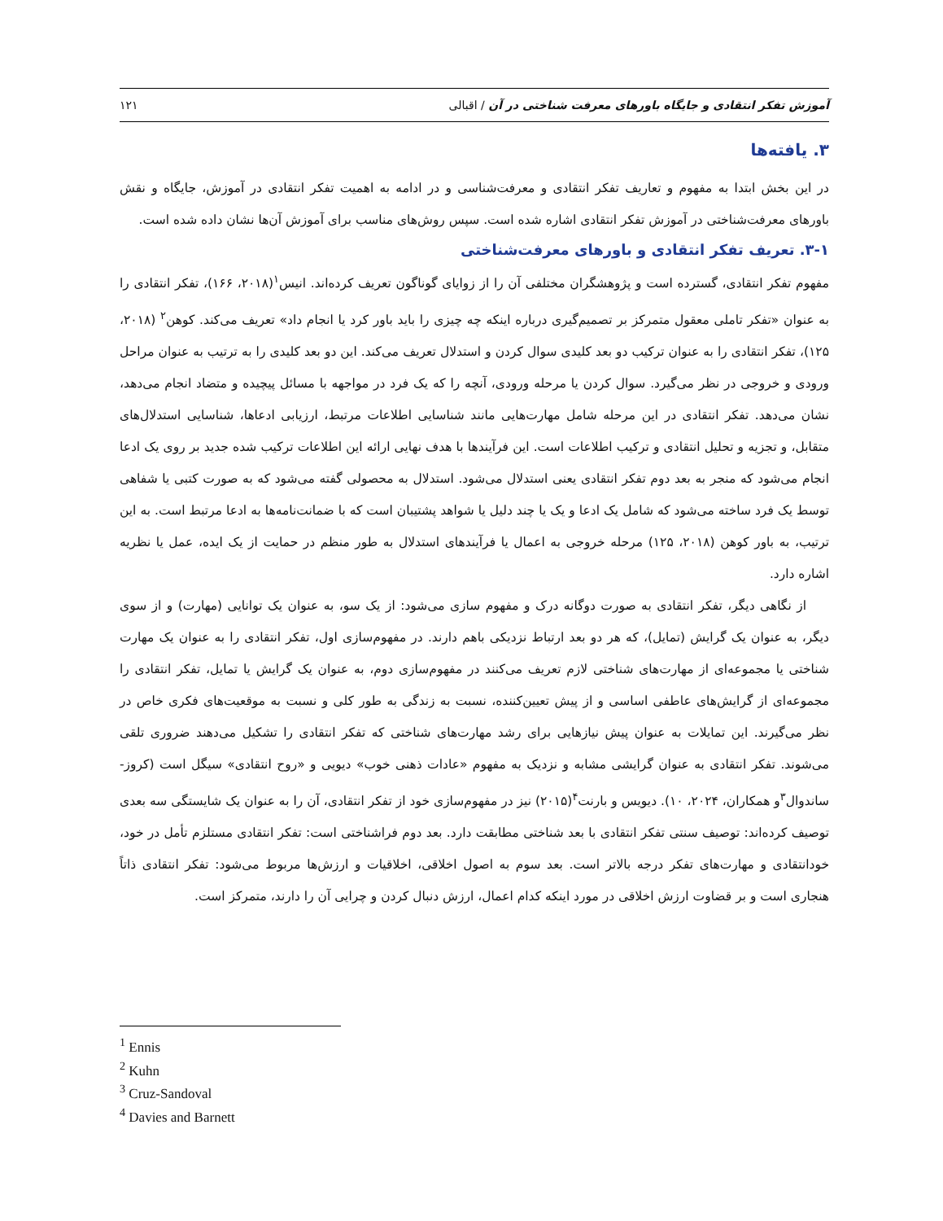آموزش تفکر انتقادی و جایگاه باورهای معرفت شناختی در آن / اقبالی ۱۲۱
۳. یافته‌ها
در این بخش ابتدا به مفهوم و تعاریف تفکر انتقادی و معرفت‌شناسی و در ادامه به اهمیت تفکر انتقادی در آموزش، جایگاه و نقش باورهای معرفت‌شناختی در آموزش تفکر انتقادی اشاره شده است. سپس روش‌های مناسب برای آموزش آن‌ها نشان داده شده است.
۳-۱. تعریف تفکر انتقادی و باورهای معرفت‌شناختی
مفهوم تفکر انتقادی، گسترده است و پژوهشگران مختلفی آن را از زوایای گوناگون تعریف کرده‌اند. انیس<sup>۱</sup>(۲۰۱۸، ۱۶۶)، تفکر انتقادی را به عنوان «تفکر تاملی معقول متمرکز بر تصمیم‌گیری درباره اینکه چه چیزی را باید باور کرد یا انجام داد» تعریف می‌کند. کوهن<sup>۲</sup> (۲۰۱۸، ۱۲۵)، تفکر انتقادی را به عنوان ترکیب دو بعد کلیدی سوال کردن و استدلال تعریف می‌کند. این دو بعد کلیدی را به ترتیب به عنوان مراحل ورودی و خروجی در نظر می‌گیرد. سوال کردن یا مرحله ورودی، آنچه را که یک فرد در مواجهه با مسائل پیچیده و متضاد انجام می‌دهد، نشان می‌دهد. تفکر انتقادی در این مرحله شامل مهارت‌هایی مانند شناسایی اطلاعات مرتبط، ارزیابی ادعاها، شناسایی استدلال‌های متقابل، و تجزیه و تحلیل انتقادی و ترکیب اطلاعات است. این فرآیندها با هدف نهایی ارائه این اطلاعات ترکیب شده جدید بر روی یک ادعا انجام می‌شود که منجر به بعد دوم تفکر انتقادی یعنی استدلال می‌شود. استدلال به محصولی گفته می‌شود که به صورت کتبی یا شفاهی توسط یک فرد ساخته می‌شود که شامل یک ادعا و یک یا چند دلیل یا شواهد پشتیبان است که با ضمانت‌نامه‌ها به ادعا مرتبط است. به این ترتیب، به باور کوهن (۲۰۱۸، ۱۲۵) مرحله خروجی به اعمال یا فرآیندهای استدلال به طور منظم در حمایت از یک ایده، عمل یا نظریه اشاره دارد.
از نگاهی دیگر، تفکر انتقادی به صورت دوگانه درک و مفهوم سازی می‌شود: از یک سو، به عنوان یک توانایی (مهارت) و از سوی دیگر، به عنوان یک گرایش (تمایل)، که هر دو بعد ارتباط نزدیکی باهم دارند. در مفهوم‌سازی اول، تفکر انتقادی را به عنوان یک مهارت شناختی یا مجموعه‌ای از مهارت‌های شناختی لازم تعریف می‌کنند در مفهوم‌سازی دوم، به عنوان یک گرایش یا تمایل، تفکر انتقادی را مجموعه‌ای از گرایش‌های عاطفی اساسی و از پیش تعیین‌کننده، نسبت به زندگی به طور کلی و نسبت به موقعیت‌های فکری خاص در نظر می‌گیرند. این تمایلات به عنوان پیش نیازهایی برای رشد مهارت‌های شناختی که تفکر انتقادی را تشکیل می‌دهند ضروری تلقی می‌شوند. تفکر انتقادی به عنوان گرایشی مشابه و نزدیک به مفهوم «عادات ذهنی خوب» دیویی و «روح انتقادی» سیگل است (کروز-ساندوال<sup>۳</sup>و همکاران، ۲۰۲۴، ۱۰). دیویس و بارنت<sup>۴</sup>(۲۰۱۵) نیز در مفهوم‌سازی خود از تفکر انتقادی، آن را به عنوان یک شایستگی سه بعدی توصیف کرده‌اند: توصیف سنتی تفکر انتقادی با بعد شناختی مطابقت دارد. بعد دوم فراشناختی است: تفکر انتقادی مستلزم تأمل در خود، خودانتقادی و مهارت‌های تفکر درجه بالاتر است. بعد سوم به اصول اخلاقی، اخلاقیات و ارزش‌ها مربوط می‌شود: تفکر انتقادی ذاتاً هنجاری است و بر قضاوت ارزش اخلاقی در مورد اینکه کدام اعمال، ارزش دنبال کردن و چرایی آن را دارند، متمرکز است.
<sup>1</sup> Ennis
<sup>2</sup> Kuhn
<sup>3</sup> Cruz-Sandoval
<sup>4</sup> Davies and Barnett